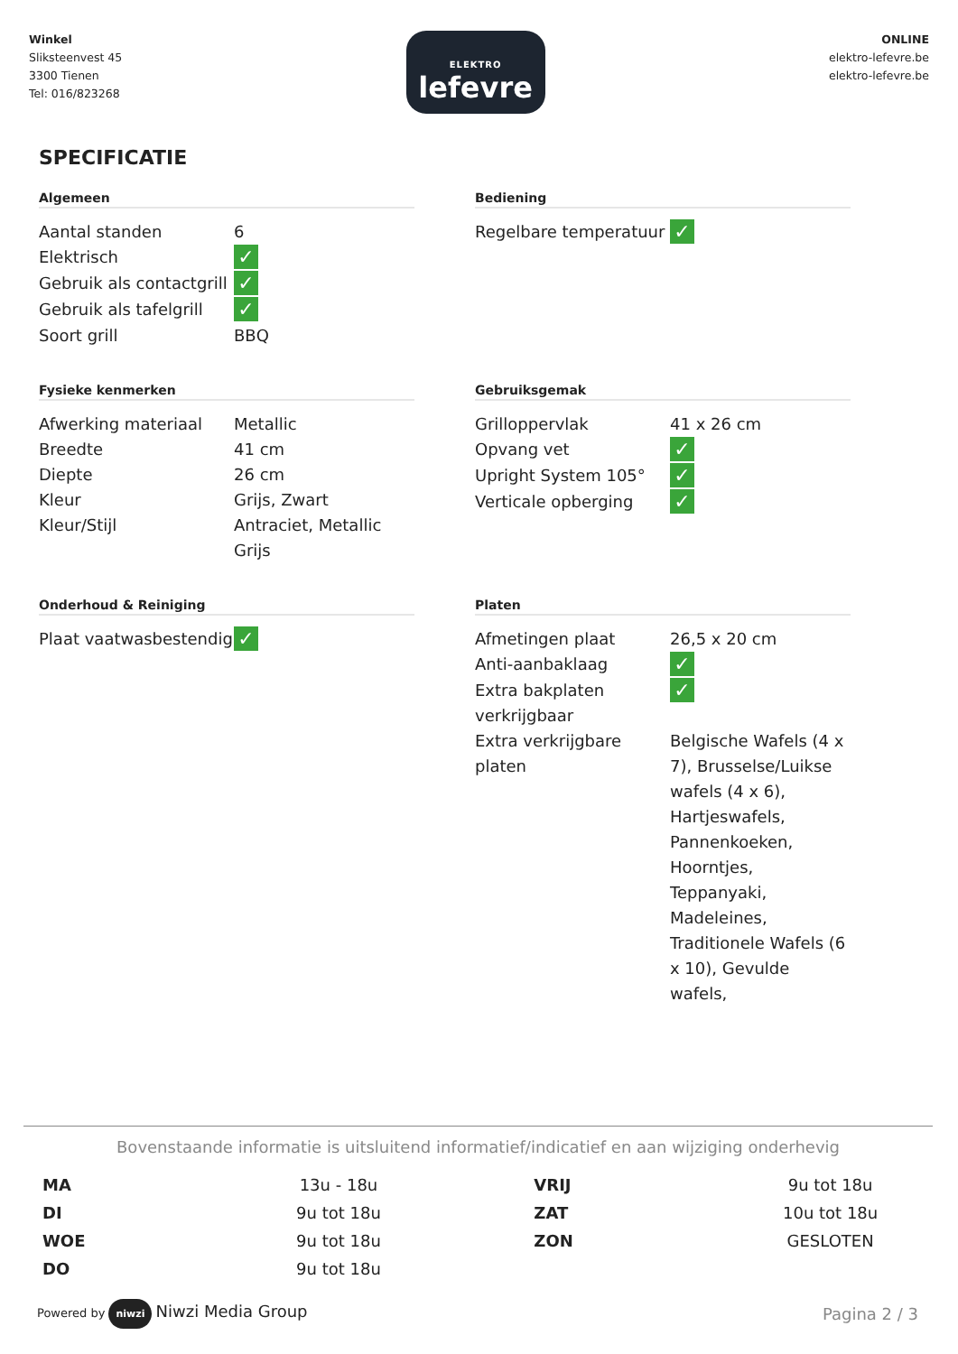Winkel
Sliksteenvest 45
3300 Tienen
Tel: 016/823268
ELEKTRO
lefevre
ONLINE
elektro-lefevre.be
elektro-lefevre.be
SPECIFICATIE
Algemeen
| Aantal standen | 6 |
| Elektrisch | ✓ |
| Gebruik als contactgrill | ✓ |
| Gebruik als tafelgrill | ✓ |
| Soort grill | BBQ |
Bediening
| Regelbare temperatuur | ✓ |
Fysieke kenmerken
| Afwerking materiaal | Metallic |
| Breedte | 41 cm |
| Diepte | 26 cm |
| Kleur | Grijs, Zwart |
| Kleur/Stijl | Antraciet, Metallic Grijs |
Gebruiksgemak
| Grilloppervlak | 41 x 26 cm |
| Opvang vet | ✓ |
| Upright System 105° | ✓ |
| Verticale opberging | ✓ |
Onderhoud & Reiniging
| Plaat vaatwasbestendig | ✓ |
Platen
| Afmetingen plaat | 26,5 x 20 cm |
| Anti-aanbaklaag | ✓ |
| Extra bakplaten verkrijgbaar | ✓ |
| Extra verkrijgbare platen | Belgische Wafels (4 x 7), Brusselse/Luikse wafels (4 x 6), Hartjeswafels, Pannenkoeken, Hoorntjes, Teppanyaki, Madeleines, Traditionele Wafels (6 x 10), Gevulde wafels, |
Bovenstaande informatie is uitsluitend informatief/indicatief en aan wijziging onderhevig
| MA | 13u - 18u | VRIJ | 9u tot 18u |
| DI | 9u tot 18u | ZAT | 10u tot 18u |
| WOE | 9u tot 18u | ZON | GESLOTEN |
| DO | 9u tot 18u | | |
Powered by niwzi Niwzi Media Group
Pagina 2 / 3